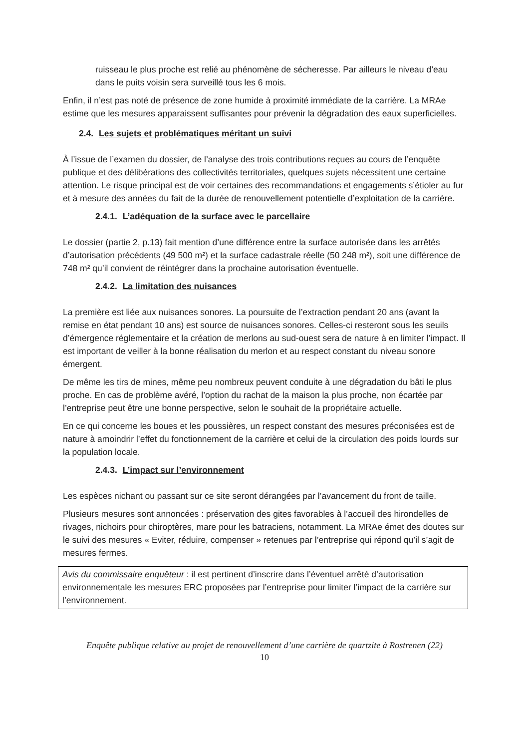ruisseau le plus proche est relié au phénomène de sécheresse. Par ailleurs le niveau d’eau dans le puits voisin sera surveillé tous les 6 mois.
Enfin, il n’est pas noté de présence de zone humide à proximité immédiate de la carrière. La MRAe estime que les mesures apparaissent suffisantes pour prévenir la dégradation des eaux superficielles.
2.4. Les sujets et problématiques méritant un suivi
À l’issue de l’examen du dossier, de l’analyse des trois contributions reçues au cours de l’enquête publique et des délibérations des collectivités territoriales, quelques sujets nécessitent une certaine attention. Le risque principal est de voir certaines des recommandations et engagements s’étioler au fur et à mesure des années du fait de la durée de renouvellement potentielle d’exploitation de la carrière.
2.4.1. L’adéquation de la surface avec le parcellaire
Le dossier (partie 2, p.13) fait mention d’une différence entre la surface autorisée dans les arrêtés d’autorisation précédents (49 500 m²) et la surface cadastrale réelle (50 248 m²), soit une différence de 748 m² qu’il convient de réintégrer dans la prochaine autorisation éventuelle.
2.4.2. La limitation des nuisances
La première est liée aux nuisances sonores. La poursuite de l’extraction pendant 20 ans (avant la remise en état pendant 10 ans) est source de nuisances sonores. Celles-ci resteront sous les seuils d’émergence réglementaire et la création de merlons au sud-ouest sera de nature à en limiter l’impact. Il est important de veiller à la bonne réalisation du merlon et au respect constant du niveau sonore émergent.
De même les tirs de mines, même peu nombreux peuvent conduite à une dégradation du bâti le plus proche. En cas de problème avéré, l’option du rachat de la maison la plus proche, non écartée par l’entreprise peut être une bonne perspective, selon le souhait de la propriétaire actuelle.
En ce qui concerne les boues et les poussières, un respect constant des mesures préconisées est de nature à amoindrir l’effet du fonctionnement de la carrière et celui de la circulation des poids lourds sur la population locale.
2.4.3. L’impact sur l’environnement
Les espèces nichant ou passant sur ce site seront dérangées par l’avancement du front de taille.
Plusieurs mesures sont annoncées : préservation des gites favorables à l’accueil des hirondelles de rivages, nichoirs pour chiroptères, mare pour les batraciens, notamment. La MRAe émet des doutes sur le suivi des mesures « Eviter, réduire, compenser » retenues par l’entreprise qui répond qu’il s’agit de mesures fermes.
Avis du commissaire enquêteur : il est pertinent d’inscrire dans l’éventuel arrêté d’autorisation environnementale les mesures ERC proposées par l’entreprise pour limiter l’impact de la carrière sur l’environnement.
Enquête publique relative au projet de renouvellement d’une carrière de quartzite à Rostrenen (22)
10